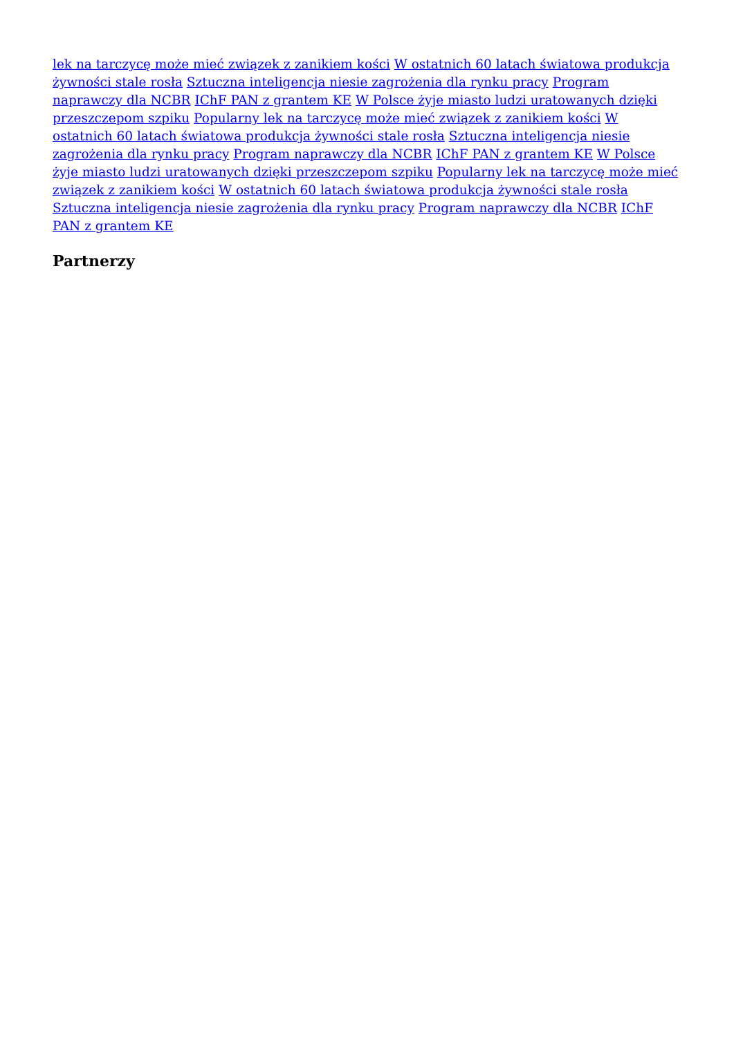lek na tarczycę może mieć związek z zanikiem kości W ostatnich 60 latach światowa produkcja żywności stale rosła Sztuczna inteligencja niesie zagrożenia dla rynku pracy Program naprawczy dla NCBR IChF PAN z grantem KE W Polsce żyje miasto ludzi uratowanych dzięki przeszczepom szpiku Popularny lek na tarczycę może mieć związek z zanikiem kości W ostatnich 60 latach światowa produkcja żywności stale rosła Sztuczna inteligencja niesie zagrożenia dla rynku pracy Program naprawczy dla NCBR IChF PAN z grantem KE W Polsce żyje miasto ludzi uratowanych dzięki przeszczepom szpiku Popularny lek na tarczycę może mieć związek z zanikiem kości W ostatnich 60 latach światowa produkcja żywności stale rosła Sztuczna inteligencja niesie zagrożenia dla rynku pracy Program naprawczy dla NCBR IChF PAN z grantem KE
Partnerzy